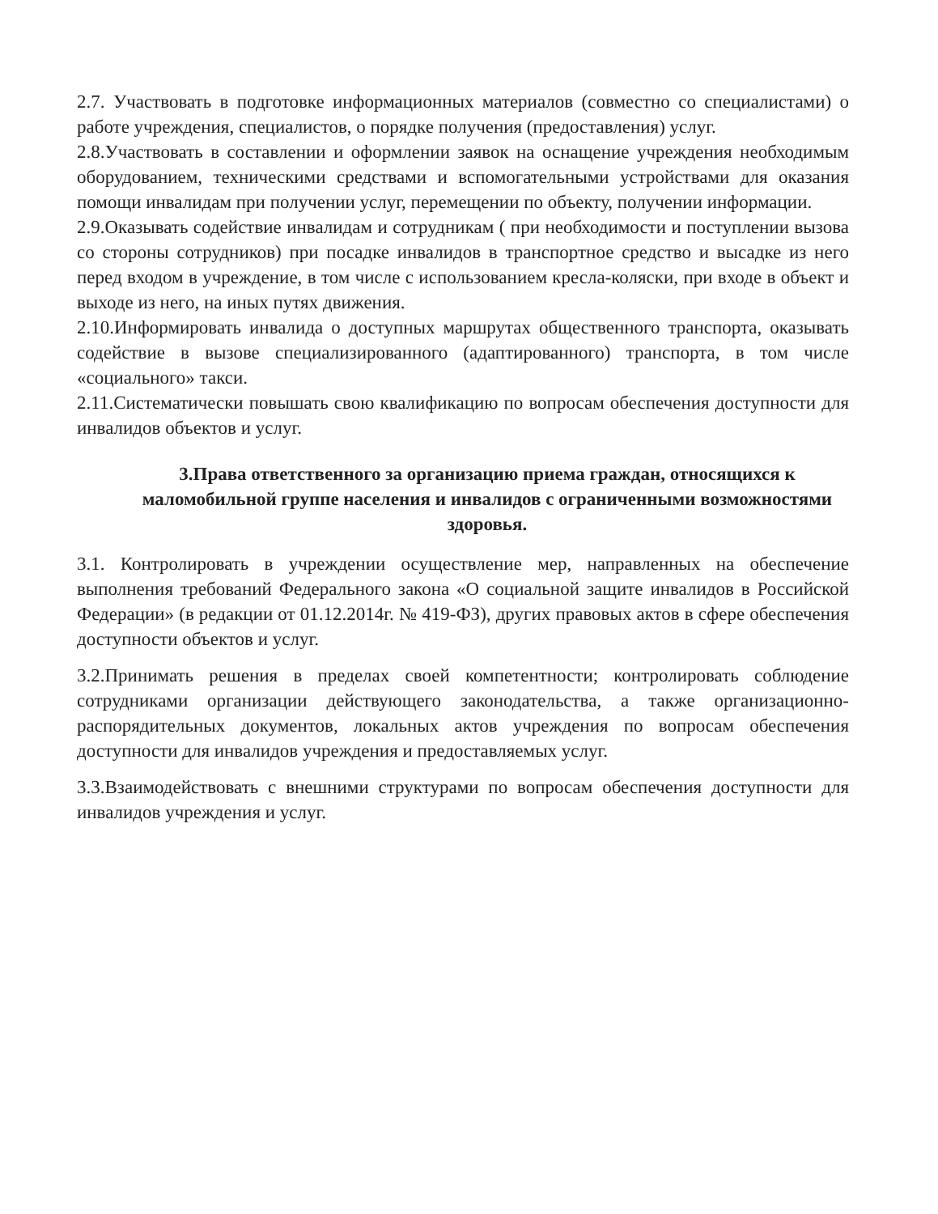2.7. Участвовать в подготовке информационных материалов (совместно со специалистами) о работе учреждения, специалистов, о порядке получения (предоставления) услуг.
2.8.Участвовать в составлении и оформлении заявок на оснащение учреждения необходимым оборудованием, техническими средствами и вспомогательными устройствами для оказания помощи инвалидам при получении услуг, перемещении по объекту, получении информации.
2.9.Оказывать содействие инвалидам и сотрудникам ( при необходимости и поступлении вызова со стороны сотрудников) при посадке инвалидов в транспортное средство и высадке из него перед входом в учреждение, в том числе с использованием кресла-коляски, при входе в объект и выходе из него, на иных путях движения.
2.10.Информировать инвалида о доступных маршрутах общественного транспорта, оказывать содействие в вызове специализированного (адаптированного) транспорта, в том числе «социального» такси.
2.11.Систематически повышать свою квалификацию по вопросам обеспечения доступности для инвалидов объектов и услуг.
3.Права ответственного за организацию приема граждан, относящихся к маломобильной группе населения и инвалидов с ограниченными возможностями здоровья.
3.1. Контролировать в учреждении осуществление мер, направленных на обеспечение выполнения требований Федерального закона «О социальной защите инвалидов в Российской Федерации» (в редакции от 01.12.2014г. № 419-ФЗ), других правовых актов в сфере обеспечения доступности объектов и услуг.
3.2.Принимать решения в пределах своей компетентности; контролировать соблюдение сотрудниками организации действующего законодательства, а также организационно-распорядительных документов, локальных актов учреждения по вопросам обеспечения доступности для инвалидов учреждения и предоставляемых услуг.
3.3.Взаимодействовать с внешними структурами по вопросам обеспечения доступности для инвалидов учреждения и услуг.